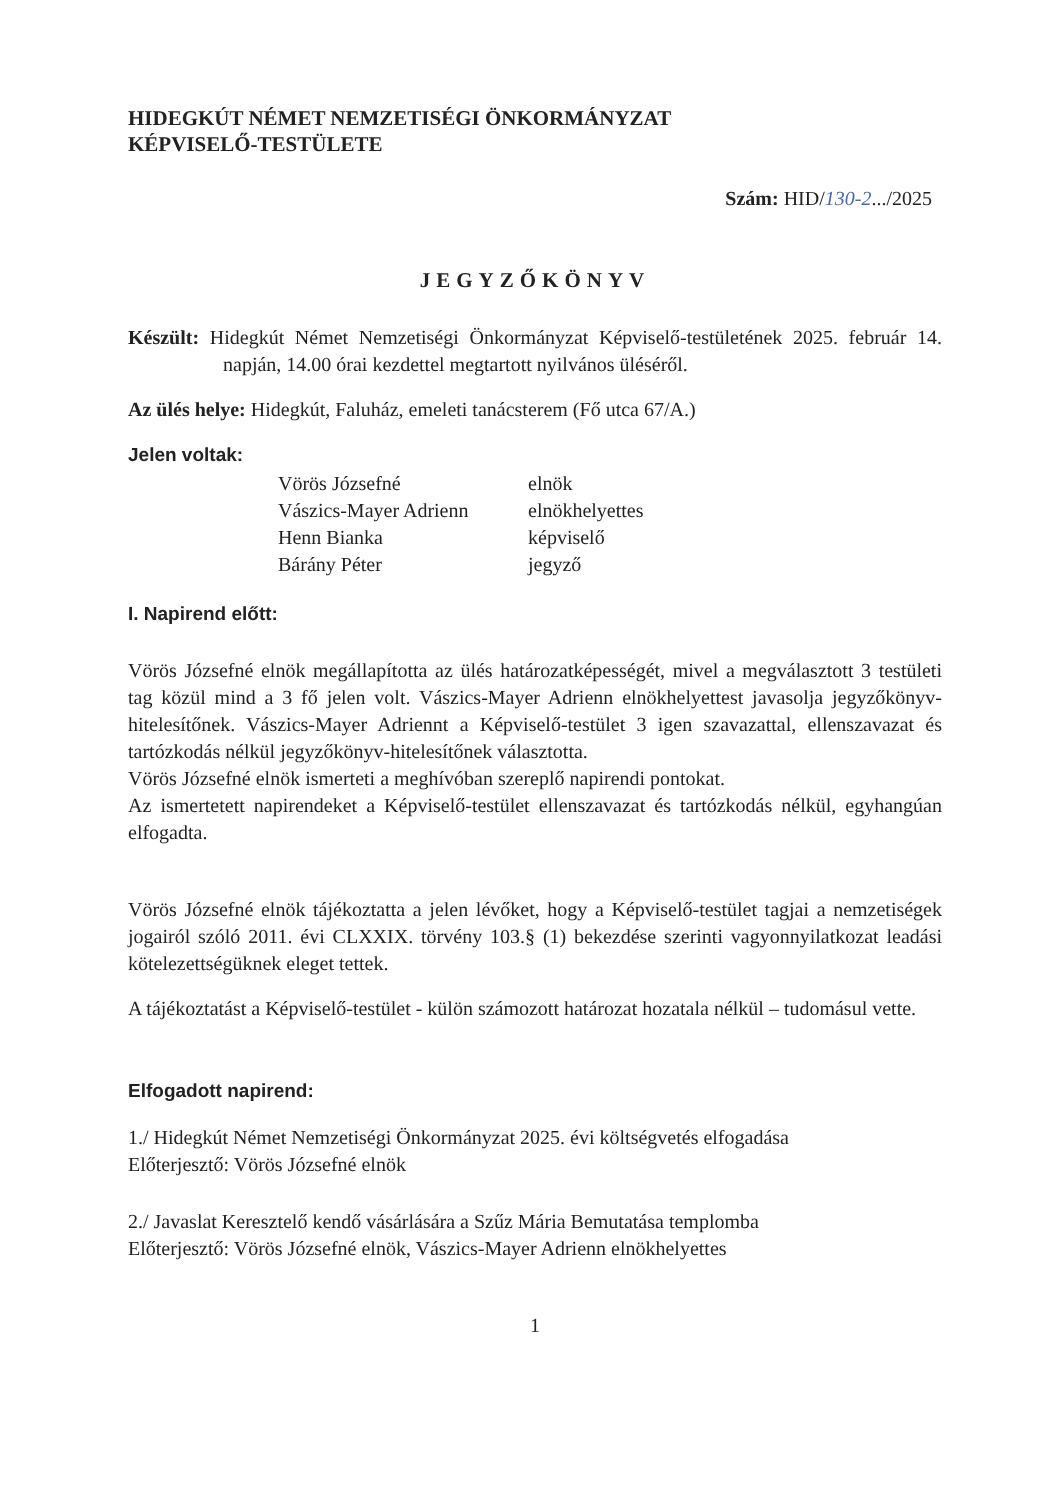HIDEGKÚT NÉMET NEMZETISÉGI ÖNKORMÁNYZAT
KÉPVISELŐ-TESTÜLETE
Szám: HID/130-2.../2025
JEGYZŐKÖNYV
Készült: Hidegkút Német Nemzetiségi Önkormányzat Képviselő-testületének 2025. február 14. napján, 14.00 órai kezdettel megtartott nyilvános üléséről.
Az ülés helye: Hidegkút, Faluház, emeleti tanácsterem (Fő utca 67/A.)
Jelen voltak:
| Vörös Józsefné | elnök |
| Vászics-Mayer Adrienn | elnökhelyettes |
| Henn Bianka | képviselő |
| Bárány Péter | jegyző |
I. Napirend előtt:
Vörös Józsefné elnök megállapította az ülés határozatképességét, mivel a megválasztott 3 testületi tag közül mind a 3 fő jelen volt. Vászics-Mayer Adrienn elnökhelyettest javasolja jegyzőkönyv-hitelesítőnek. Vászics-Mayer Adriennt a Képviselő-testület 3 igen szavazattal, ellenszavazat és tartózkodás nélkül jegyzőkönyv-hitelesítőnek választotta.
Vörös Józsefné elnök ismerteti a meghívóban szereplő napirendi pontokat.
Az ismertetett napirendeket a Képviselő-testület ellenszavazat és tartózkodás nélkül, egyhangúan elfogadta.
Vörös Józsefné elnök tájékoztatta a jelen lévőket, hogy a Képviselő-testület tagjai a nemzetiségek jogairól szóló 2011. évi CLXXIX. törvény 103.§ (1) bekezdése szerinti vagyonnyilatkozat leadási kötelezettségüknek eleget tettek.
A tájékoztatást a Képviselő-testület - külön számozott határozat hozatala nélkül – tudomásul vette.
Elfogadott napirend:
1./ Hidegkút Német Nemzetiségi Önkormányzat 2025. évi költségvetés elfogadása
Előterjesztő: Vörös Józsefné elnök
2./ Javaslat Keresztelő kendő vásárlására a Szűz Mária Bemutatása templomba
Előterjesztő: Vörös Józsefné elnök, Vászics-Mayer Adrienn elnökhelyettes
1